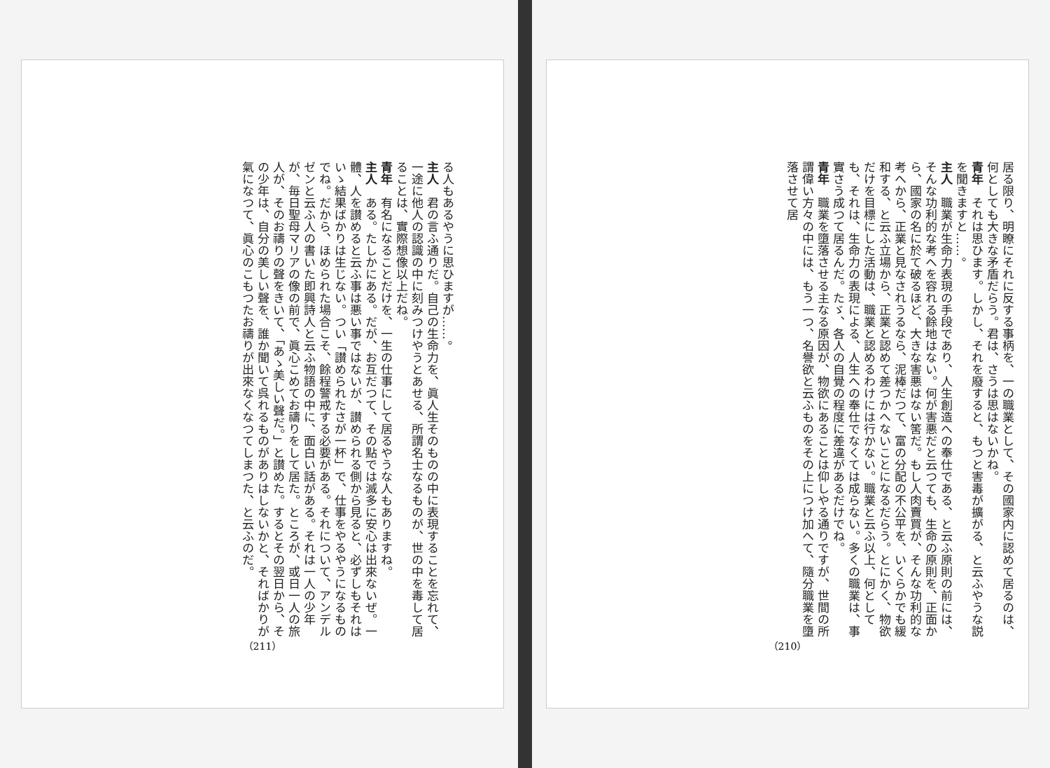居る限り、明瞭にそれに反する事柄を、一の職業として、その國家内に認めて居るのは、何としても大きな矛盾だらう。君は、さうは思はないかね。
青年　それは思ひます。しかし、それを廢すると、もつと害毒が擴がる、と云ふやうな説を聞きますと……。
主人　職業が生命力表現の手段であり、人生創造への奉仕である、と云ふ原則の前には、そんな功利的な考へを容れる餘地はない。何が害悪だと云つても、生命の原則を、正面から、國家の名に於て破るほど、大きな害悪はない筈だ。もし人肉賣買が、そんな功利的な考へから、正業と見なされうるなら、泥棒だつて、富の分配の不公平を、いくらかでも緩和する、と云ふ立場から、正業と認めて差つかへないことになるだらう。とにかく、物欲だけを目標にした活動は、職業と認めるわけには行かない。職業と云ふ以上、何としても、それは、生命力の表現による、人生への奉仕でなくては成らない。多くの職業は、事實さう成つて居るんだ。たゞ、各人の自覺の程度に差違があるだけでね。
青年　職業を墮落させる主なる原因が、物欲にあることは仰しやる通りですが、世間の所謂偉い方々の中には、もう一つ、名譽欲と云ふものをその上につけ加へて、隨分職業を墮落させて居
（210）
る人もあるやうに思ひますが……。
主人　君の言ふ通りだ。自己の生命力を、眞人生そのものの中に表現することを忘れて、一途に他人の認識の中に刻みつけやうとあせる、所謂名士なるものが、世の中を毒して居ることは、實際想像以上だね。
青年　有名になることだけを、一生の仕事にして居るやうな人もありますね。
主人　ある。たしかにある。だが、お互だつて、その點では滅多に安心は出來ないぜ。一體、人を讃めると云ふ事は悪い事ではないが、讃められる側から見ると、必ずしもそれはいゝ結果ばかりは生じない。つい「讃められたさが一杯」で、仕事をやるやうになるものでね。だから、ほめられた場合こそ、餘程警戒する必要がある。それについて、アンデルゼンと云ふ人の書いた即興詩人と云ふ物語の中に、面白い話がある。それは一人の少年が、毎日聖母マリアの像の前で、眞心こめてお禱りをして居た。ところが、或日一人の旅人が、そのお禱りの聲をきいて、「あゝ美しい聲だ。」と讃めた。するとその翌日から、その少年は、自分の美しい聲を、誰か聞いて呉れるものがありはしないかと、そればかりが氣になつて、眞心のこもつたお禱りが出來なくなつてしまつた、と云ふのだ。
（211）